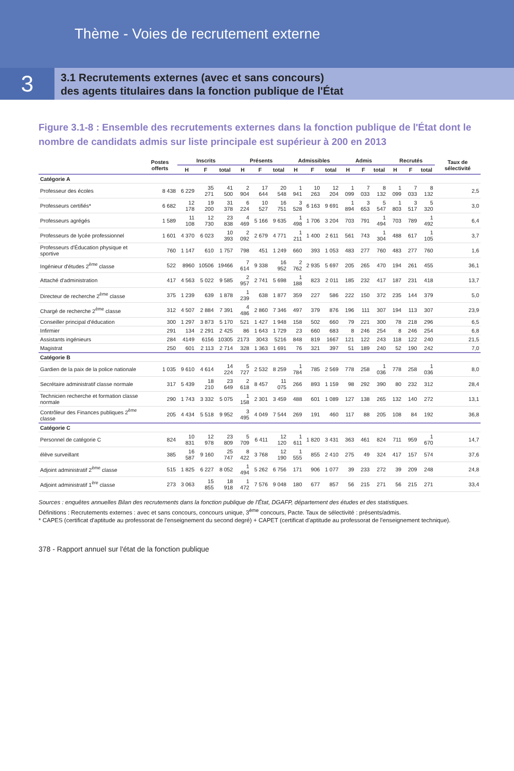Thème - Voies de recrutement externe
3
3.1 Recrutements externes (avec et sans concours)
des agents titulaires dans la fonction publique de l'État
Figure 3.1-8 : Ensemble des recrutements externes dans la fonction publique de l'État dont le nombre de candidats admis sur liste principale est supérieur à 200 en 2013
| | Postes offerts | Inscrits | | | Présents | | | Admissibles | | | Admis | | | Recrutés | | | Taux de sélectivité |
| --- | --- | --- | --- | --- | --- | --- | --- | --- | --- | --- | --- | --- | --- | --- | --- | --- | --- |
| | | H | F | total | H | F | total | H | F | total | H | F | total | H | F | total | |
| Catégorie A | | | | | | | | | | | | | | | | | |
| Professeur des écoles | 8 438 | 6 229 | 35 271 | 41 500 | 2 904 | 17 644 | 20 548 | 1 941 | 10 263 | 12 204 | 1 099 | 7 033 | 8 132 | 1 099 | 7 033 | 8 132 | 2,5 |
| Professeurs certifiés* | 6 682 | 12 178 | 19 200 | 31 378 | 6 224 | 10 527 | 16 751 | 3 528 | 6 163 | 9 691 | 1 894 | 3 653 | 5 547 | 1 803 | 3 517 | 5 320 | 3,0 |
| Professeurs agrégés | 1 589 | 11 108 | 12 730 | 23 838 | 4 469 | 5 166 | 9 635 | 1 498 | 1 706 | 3 204 | 703 | 791 | 1 494 | 703 | 789 | 1 492 | 6,4 |
| Professeurs de lycée professionnel | 1 601 | 4 370 | 6 023 | 10 393 | 2 092 | 2 679 | 4 771 | 1 211 | 1 400 | 2 611 | 561 | 743 | 1 304 | 488 | 617 | 1 105 | 3,7 |
| Professeurs d'Éducation physique et sportive | 760 | 1 147 | 610 | 1 757 | 798 | 451 | 1 249 | 660 | 393 | 1 053 | 483 | 277 | 760 | 483 | 277 | 760 | 1,6 |
| Ingénieur d'études 2<sup>ème</sup> classe | 522 | 8960 | 10506 | 19466 | 7 614 | 9 338 | 16 952 | 2 762 | 2 935 | 5 697 | 205 | 265 | 470 | 194 | 261 | 455 | 36,1 |
| Attaché d'administration | 417 | 4 563 | 5 022 | 9 585 | 2 957 | 2 741 | 5 698 | 1 188 | 823 | 2 011 | 185 | 232 | 417 | 187 | 231 | 418 | 13,7 |
| Directeur de recherche 2<sup>ème</sup> classe | 375 | 1 239 | 639 | 1 878 | 1 239 | 638 | 1 877 | 359 | 227 | 586 | 222 | 150 | 372 | 235 | 144 | 379 | 5,0 |
| Chargé de recherche 2<sup>ème</sup> classe | 312 | 4 507 | 2 884 | 7 391 | 4 486 | 2 860 | 7 346 | 497 | 379 | 876 | 196 | 111 | 307 | 194 | 113 | 307 | 23,9 |
| Conseiller principal d'éducation | 300 | 1 297 | 3 873 | 5 170 | 521 | 1 427 | 1 948 | 158 | 502 | 660 | 79 | 221 | 300 | 78 | 218 | 296 | 6,5 |
| Infirmier | 291 | 134 | 2 291 | 2 425 | 86 | 1 643 | 1 729 | 23 | 660 | 683 | 8 | 246 | 254 | 8 | 246 | 254 | 6,8 |
| Assistants ingénieurs | 284 | 4149 | 6156 | 10305 | 2173 | 3043 | 5216 | 848 | 819 | 1667 | 121 | 122 | 243 | 118 | 122 | 240 | 21,5 |
| Magistrat | 250 | 601 | 2 113 | 2 714 | 328 | 1 363 | 1 691 | 76 | 321 | 397 | 51 | 189 | 240 | 52 | 190 | 242 | 7,0 |
| Catégorie B | | | | | | | | | | | | | | | | | |
| Gardien de la paix de la police nationale | 1 035 | 9 610 | 4 614 | 14 224 | 5 727 | 2 532 | 8 259 | 1 784 | 785 | 2 569 | 778 | 258 | 1 036 | 778 | 258 | 1 036 | 8,0 |
| Secrétaire administratif classe normale | 317 | 5 439 | 18 210 | 23 649 | 2 618 | 8 457 | 11 075 | 266 | 893 | 1 159 | 98 | 292 | 390 | 80 | 232 | 312 | 28,4 |
| Technicien recherche et formation classe normale | 290 | 1 743 | 3 332 | 5 075 | 1 158 | 2 301 | 3 459 | 488 | 601 | 1 089 | 127 | 138 | 265 | 132 | 140 | 272 | 13,1 |
| Contrôleur des Finances publiques 2<sup>ème</sup> classe | 205 | 4 434 | 5 518 | 9 952 | 3 495 | 4 049 | 7 544 | 269 | 191 | 460 | 117 | 88 | 205 | 108 | 84 | 192 | 36,8 |
| Catégorie C | | | | | | | | | | | | | | | | | |
| Personnel de catégorie C | 824 | 10 831 | 12 978 | 23 809 | 5 709 | 6 411 | 12 120 | 1 611 | 1 820 | 3 431 | 363 | 461 | 824 | 711 | 959 | 1 670 | 14,7 |
| élève surveillant | 385 | 16 587 | 9 160 | 25 747 | 8 422 | 3 768 | 12 190 | 1 555 | 855 | 2 410 | 275 | 49 | 324 | 417 | 157 | 574 | 37,6 |
| Adjoint administratif 2<sup>ème</sup> classe | 515 | 1 825 | 6 227 | 8 052 | 1 494 | 5 262 | 6 756 | 171 | 906 | 1 077 | 39 | 233 | 272 | 39 | 209 | 248 | 24,8 |
| Adjoint administratif 1<sup>ère</sup> classe | 273 | 3 063 | 15 855 | 18 918 | 1 472 | 7 576 | 9 048 | 180 | 677 | 857 | 56 | 215 | 271 | 56 | 215 | 271 | 33,4 |
Sources : enquêtes annuelles Bilan des recrutements dans la fonction publique de l'État, DGAFP, département des études et des statistiques.
Définitions : Recrutements externes : avec et sans concours, concours unique, 3<sup>ème</sup> concours, Pacte. Taux de sélectivité : présents/admis.
* CAPES (certificat d'aptitude au professorat de l'enseignement du second degré) + CAPET (certificat d'aptitude au professorat de l'enseignement technique).
378 - Rapport annuel sur l'état de la fonction publique